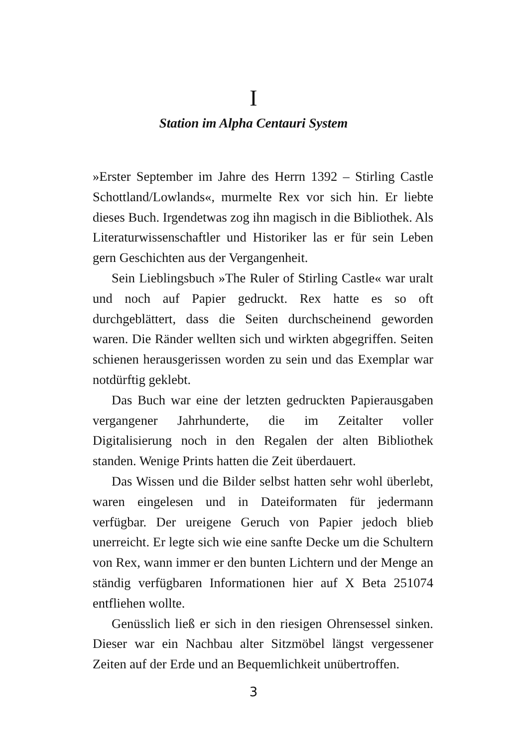I
Station im Alpha Centauri System
»Erster September im Jahre des Herrn 1392 – Stirling Castle Schottland/Lowlands«, murmelte Rex vor sich hin. Er liebte dieses Buch. Irgendetwas zog ihn magisch in die Bibliothek. Als Literaturwissenschaftler und Historiker las er für sein Leben gern Geschichten aus der Vergangenheit.
Sein Lieblingsbuch »The Ruler of Stirling Castle« war uralt und noch auf Papier gedruckt. Rex hatte es so oft durchgeblättert, dass die Seiten durchscheinend geworden waren. Die Ränder wellten sich und wirkten abgegriffen. Seiten schienen herausgerissen worden zu sein und das Exemplar war notdürftig geklebt.
Das Buch war eine der letzten gedruckten Papierausgaben vergangener Jahrhunderte, die im Zeitalter voller Digitalisierung noch in den Regalen der alten Bibliothek standen. Wenige Prints hatten die Zeit überdauert.
Das Wissen und die Bilder selbst hatten sehr wohl überlebt, waren eingelesen und in Dateiformaten für jedermann verfügbar. Der ureigene Geruch von Papier jedoch blieb unerreicht. Er legte sich wie eine sanfte Decke um die Schultern von Rex, wann immer er den bunten Lichtern und der Menge an ständig verfügbaren Informationen hier auf X Beta 251074 entfliehen wollte.
Genüsslich ließ er sich in den riesigen Ohrensessel sinken. Dieser war ein Nachbau alter Sitzmöbel längst vergessener Zeiten auf der Erde und an Bequemlichkeit unübertroffen.
3